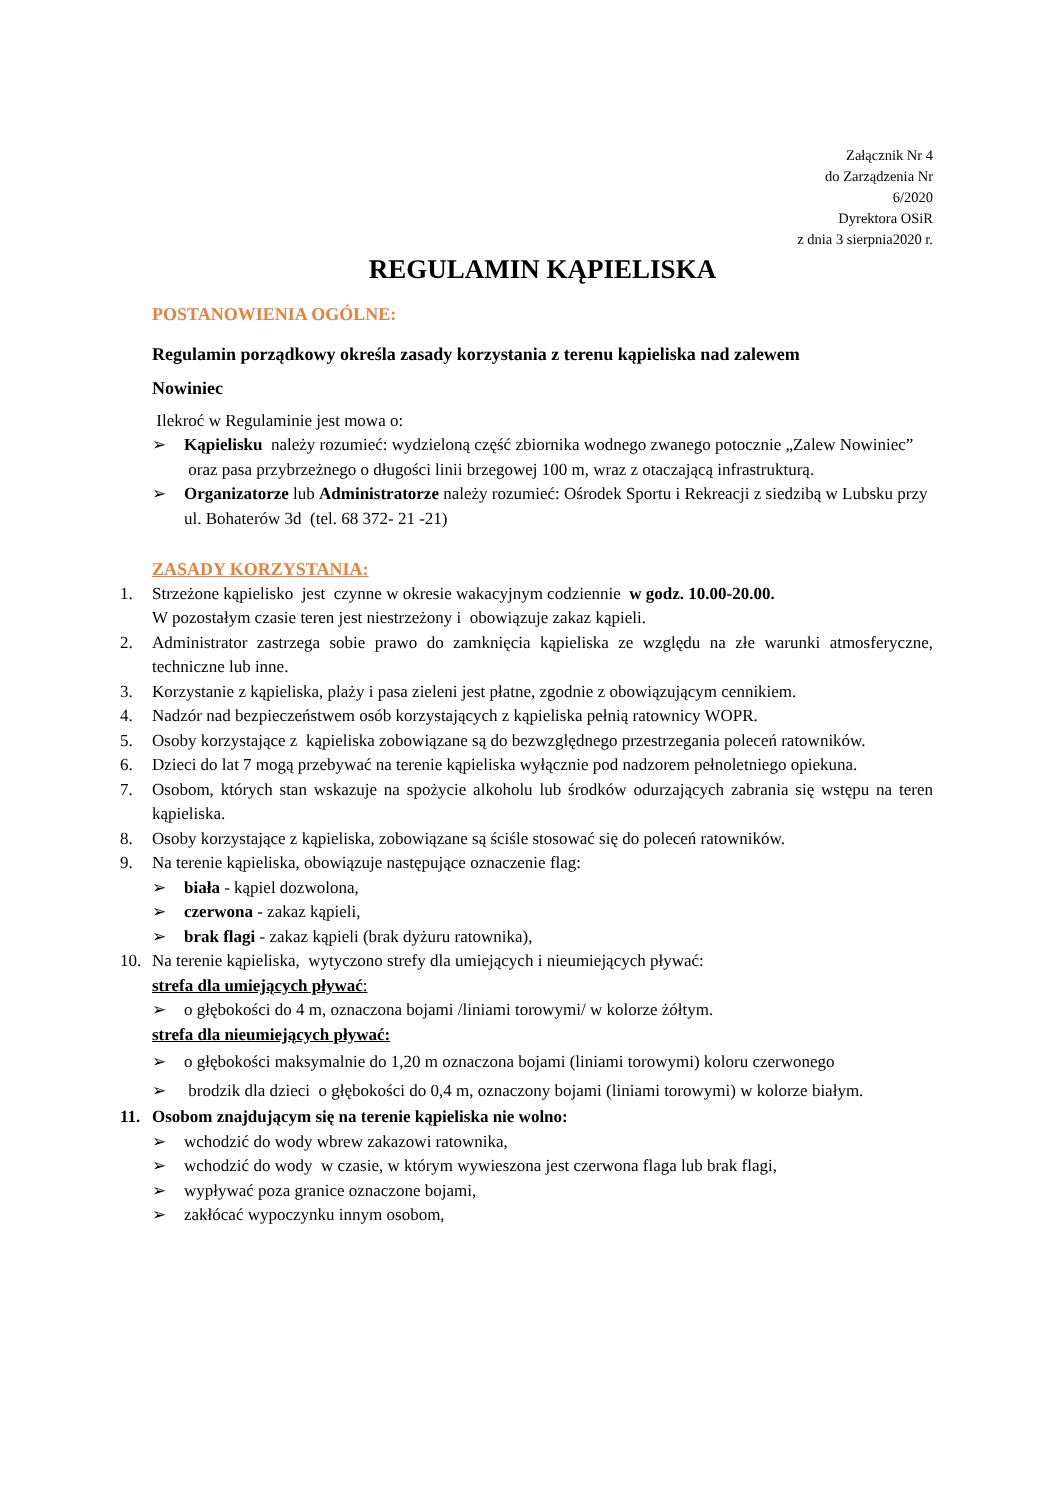Załącznik Nr 4
do Zarządzenia Nr
6/2020
Dyrektora OSiR
z dnia 3 sierpnia2020 r.
REGULAMIN KĄPIELISKA
POSTANOWIENIA OGÓLNE:
Regulamin porządkowy określa zasady korzystania z terenu kąpieliska nad zalewem
Nowiniec
Ilekroć w Regulaminie jest mowa o:
➢ Kąpielisku należy rozumieć: wydzieloną część zbiornika wodnego zwanego potocznie „Zalew Nowiniec”
oraz pasa przybrzeżnego o długości linii brzegowej 100 m, wraz z otaczającą infrastrukturą.
➢ Organizatorze lub Administratorze należy rozumieć: Ośrodek Sportu i Rekreacji z siedzibą w Lubsku przy ul. Bohaterów 3d (tel. 68 372- 21 -21)
ZASADY KORZYSTANIA:
1. Strzeżone kąpielisko jest czynne w okresie wakacyjnym codziennie w godz. 10.00-20.00.
W pozostałym czasie teren jest niestrzeżony i obowiązuje zakaz kąpieli.
2. Administrator zastrzega sobie prawo do zamknięcia kąpieliska ze względu na złe warunki atmosferyczne, techniczne lub inne.
3. Korzystanie z kąpieliska, plaży i pasa zieleni jest płatne, zgodnie z obowiązującym cennikiem.
4. Nadzór nad bezpieczeństwem osób korzystających z kąpieliska pełnią ratownicy WOPR.
5. Osoby korzystające z kąpieliska zobowiązane są do bezwzględnego przestrzegania poleceń ratowników.
6. Dzieci do lat 7 mogą przebywać na terenie kąpieliska wyłącznie pod nadzorem pełnoletniego opiekuna.
7. Osobom, których stan wskazuje na spożycie alkoholu lub środków odurzających zabrania się wstępu na teren kąpieliska.
8. Osoby korzystające z kąpieliska, zobowiązane są ściśle stosować się do poleceń ratowników.
9. Na terenie kąpieliska, obowiązuje następujące oznaczenie flag:
➢ biała - kąpiel dozwolona,
➢ czerwona - zakaz kąpieli,
➢ brak flagi - zakaz kąpieli (brak dyżuru ratownika),
10. Na terenie kąpieliska, wytyczono strefy dla umiejących i nieumiejących pływać:
strefa dla umiejących pływać:
➢ o głębokości do 4 m, oznaczona bojami /liniami torowymi/ w kolorze żółtym.
strefa dla nieumiejących pływać:
➢ o głębokości maksymalnie do 1,20 m oznaczona bojami (liniami torowymi) koloru czerwonego
➢ brodzik dla dzieci o głębokości do 0,4 m, oznaczony bojami (liniami torowymi) w kolorze białym.
11. Osobom znajdującym się na terenie kąpieliska nie wolno:
➢ wchodzić do wody wbrew zakazowi ratownika,
➢ wchodzić do wody w czasie, w którym wywieszona jest czerwona flaga lub brak flagi,
➢ wypływać poza granice oznaczone bojami,
➢ zakłócać wypoczynku innym osobom,